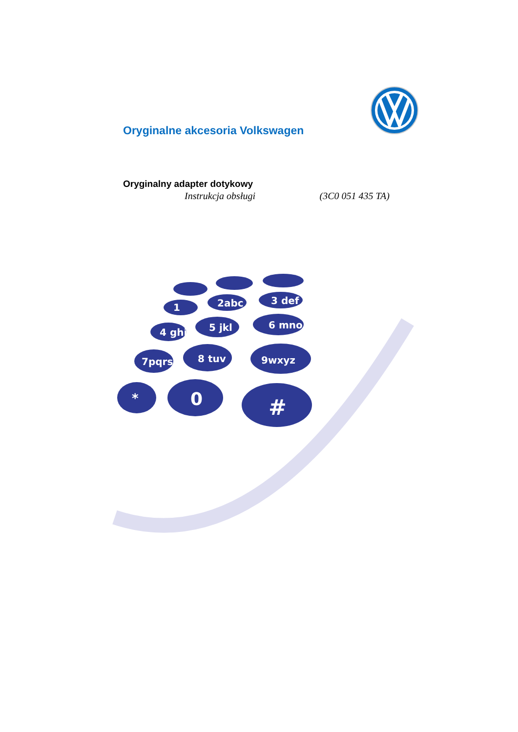Oryginalne akcesoria Volkswagen
Oryginalny adapter dotykowy
Instrukcja obsługi (3C0 051 435 TA)
3 def
6 mno
9wxyz
2abc
5 jkl
8 tuv
1
4 ghi
7pqrs
*
0
#